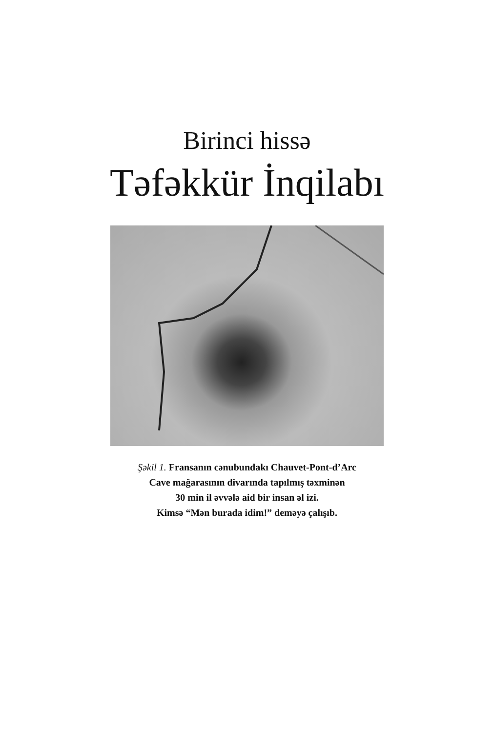Birinci hissə
Təfəkkür İnqilabı
Şəkil 1. Fransanın cənubundakı Chauvet-Pont-d’Arc
Cave mağarasının divarında tapılmış təxminən
30 min il əvvələ aid bir insan əl izi.
Kimsə “Mən burada idim!” deməyə çalışıb.